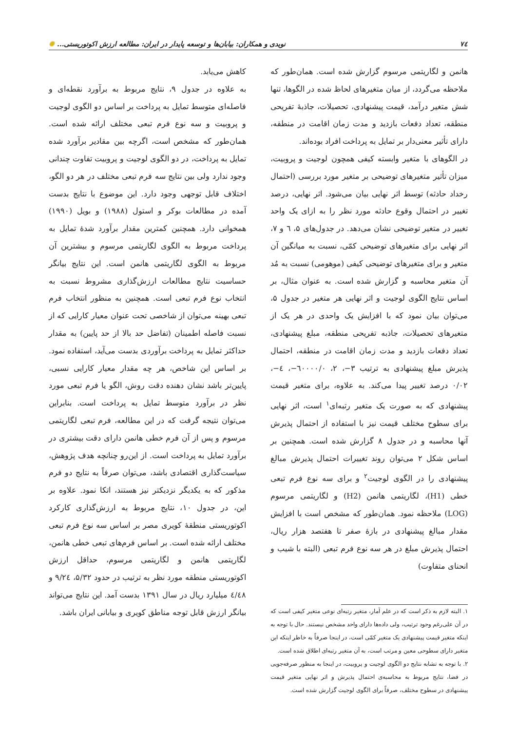٧٤ نویدی و همکاران: بیابان‌ها و توسعه پایدار در ایران: مطالعه ارزش اکوتوریستی... ✺
هانمن و لگاریتمی مرسوم گزارش شده است. همان‌طور که ملاحظه می‌گردد، از میان متغیرهای لحاظ شده در الگوها، تنها شش متغیر درآمد، قیمت پیشنهادی، تحصیلات، جاذبهٔ تفریحی منطقه، تعداد دفعات بازدید و مدت زمان اقامت در منطقه، دارای تأثیر معنی‌دار بر تمایل به پرداخت افراد بوده‌اند.
در الگوهای با متغیر وابسته کیفی همچون لوجیت و پروبیت، میزان تأثیر متغیرهای توضیحی بر متغیر مورد بررسی (احتمال رخداد حادثه) توسط اثر نهایی بیان می‌شود. اثر نهایی، درصد تغییر در احتمال وقوع حادثه مورد نظر را به ازای یک واحد تغییر در متغیر توضیحی نشان می‌دهد. در جدول‌های ۵، ٦ و ٧، اثر نهایی برای متغیرهای توضیحی کمّی، نسبت به میانگین آن متغیر و برای متغیرهای توضیحی کیفی (موهومی) نسبت به مُد آن متغیر محاسبه و گزارش شده است. به عنوان مثال، بر اساس نتایج الگوی لوجیت و اثر نهایی هر متغیر در جدول ۵، می‌توان بیان نمود که با افزایش یک واحدی در هر یک از متغیرهای تحصیلات، جاذبه تفریحی منطقه، مبلغ پیشنهادی، تعداد دفعات بازدید و مدت زمان اقامت در منطقه، احتمال پذیرش مبلغ پیشنهادی به ترتیب ۳−، ۲، ٦۰۰۰۰/۰−، ٤−، ۰/۰۲ درصد تغییر پیدا می‌کند. به علاوه، برای متغیر قیمت پیشنهادی که به صورت یک متغیر رتبه‌ای<sup>۱</sup> است، اثر نهایی برای سطوح مختلف قیمت نیز با استفاده از احتمال پذیرش آنها محاسبه و در جدول ۸ گزارش شده است. همچنین بر اساس شکل ۲ می‌توان روند تغییرات احتمال پذیرش مبالغ پیشنهادی را در الگوی لوجیت<sup>۲</sup> و برای سه نوع فرم تبعی خطی (H1)، لگاریتمی هانمن (H2) و لگاریتمی مرسوم (LOG) ملاحظه نمود. همان‌طور که مشخص است با افزایش مقدار مبالغ پیشنهادی در بازهٔ صفر تا هفتصد هزار ریال، احتمال پذیرش مبلغ در هر سه نوع فرم تبعی (البته با شیب و انحنای متفاوت)
۱. البته لازم به ذکر است که در علم آمار، متغیر رتبه‌ای نوعی متغیر کیفی است که در آن علی‌رغم وجود ترتیب، ولی داده‌ها دارای واحد مشخص نیستند. حال با توجه به اینکه متغیر قیمت پیشنهادی یک متغیر کمّی است، در اینجا صرفاً به خاطر اینکه این متغیر دارای سطوحی معین و مرتب است، به آن متغیر رتبه‌ای اطلاق شده است.
۲. با توجه به تشابه نتایج دو الگوی لوجیت و پروبیت، در اینجا به منظور صرفه‌جویی در فضا، نتایج مربوط به محاسبه‌ی احتمال پذیرش و اثر نهایی متغیر قیمت پیشنهادی در سطوح مختلف، صرفاً برای الگوی لوجیت گزارش شده است.
کاهش می‌یابد.
به علاوه در جدول ۹، نتایج مربوط به برآورد نقطه‌ای و فاصله‌ای متوسط تمایل به پرداخت بر اساس دو الگوی لوجیت و پروبیت و سه نوع فرم تبعی مختلف ارائه شده است. همان‌طور که مشخص است، اگرچه بین مقادیر برآورد شده تمایل به پرداخت، در دو الگوی لوجیت و پروبیت تفاوت چندانی وجود ندارد ولی بین نتایج سه فرم تبعی مختلف در هر دو الگو، اختلاف قابل توجهی وجود دارد. این موضوع با نتایج بدست آمده در مطالعات بوکر و استول (۱۹۸۸) و بویل (۱۹۹۰) همخوانی دارد. همچنین کمترین مقدار برآورد شدهٔ تمایل به پرداخت مربوط به الگوی لگاریتمی مرسوم و بیشترین آن مربوط به الگوی لگاریتمی هانمن است. این نتایج بیانگر حساسیت نتایج مطالعات ارزش‌گذاری مشروط نسبت به انتخاب نوع فرم تبعی است. همچنین به منظور انتخاب فرم تبعی بهینه می‌توان از شاخصی تحت عنوان معیار کارایی که از نسبت فاصله اطمینان (تفاضل حد بالا از حد پایین) به مقدار حداکثر تمایل به پرداخت برآوردی بدست می‌آید، استفاده نمود. بر اساس این شاخص، هر چه مقدار معیار کارایی نسبی، پایین‌تر باشد نشان دهنده دقت روش، الگو یا فرم تبعی مورد نظر در برآورد متوسط تمایل به پرداخت است. بنابراین می‌توان نتیجه گرفت که در این مطالعه، فرم تبعی لگاریتمی مرسوم و پس از آن فرم خطی هانمن دارای دقت بیشتری در برآورد تمایل به پرداخت است. از این‌رو چنانچه هدف پژوهش، سیاست‌گذاری اقتصادی باشد، می‌توان صرفاً به نتایج دو فرم مذکور که به یکدیگر نزدیکتر نیز هستند، اتکا نمود. علاوه بر این، در جدول ۱۰، نتایج مربوط به ارزش‌گذاری کارکرد اکوتوریستی منطقهٔ کویری مصر بر اساس سه نوع فرم تبعی مختلف ارائه شده است. بر اساس فرم‌های تبعی خطی هانمن، لگاریتمی هانمن و لگاریتمی مرسوم، حداقل ارزش اکوتوریستی منطقه مورد نظر به ترتیب در حدود ۵/۳۲، ۹/۲٤ و ٤/٤۸ میلیارد ریال در سال ۱۳۹۱ بدست آمد. این نتایج می‌تواند بیانگر ارزش قابل توجه مناطق کویری و بیابانی ایران باشد.